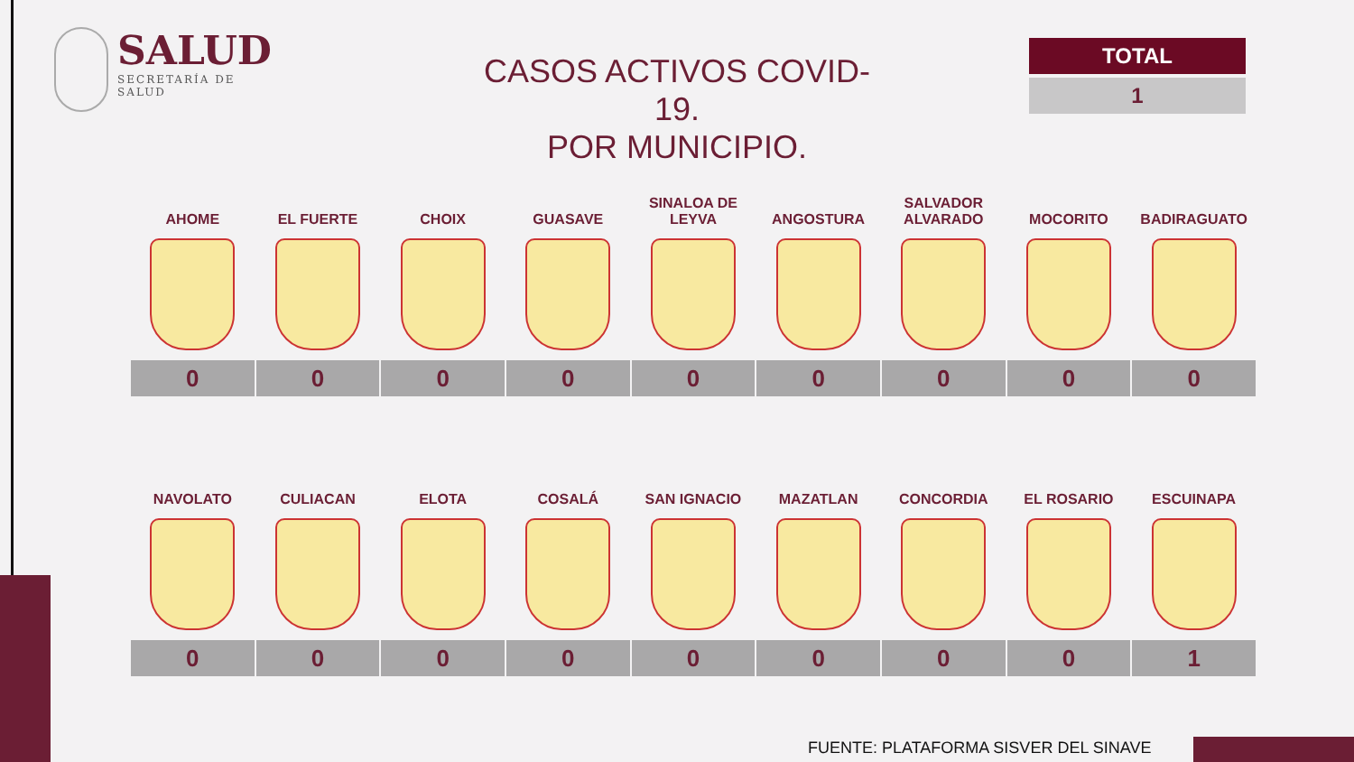SALUD
SECRETARÍA DE SALUD
CASOS ACTIVOS COVID-19.
POR MUNICIPIO.
TOTAL
1
| AHOME | EL FUERTE | CHOIX | GUASAVE | SINALOA DE LEYVA | ANGOSTURA | SALVADOR ALVARADO | MOCORITO | BADIRAGUATO |
| --- | --- | --- | --- | --- | --- | --- | --- | --- |
| 0 | 0 | 0 | 0 | 0 | 0 | 0 | 0 | 0 |
| NAVOLATO | CULIACAN | ELOTA | COSALÁ | SAN IGNACIO | MAZATLAN | CONCORDIA | EL ROSARIO | ESCUINAPA |
| --- | --- | --- | --- | --- | --- | --- | --- | --- |
| 0 | 0 | 0 | 0 | 0 | 0 | 0 | 0 | 1 |
FUENTE: PLATAFORMA SISVER DEL SINAVE